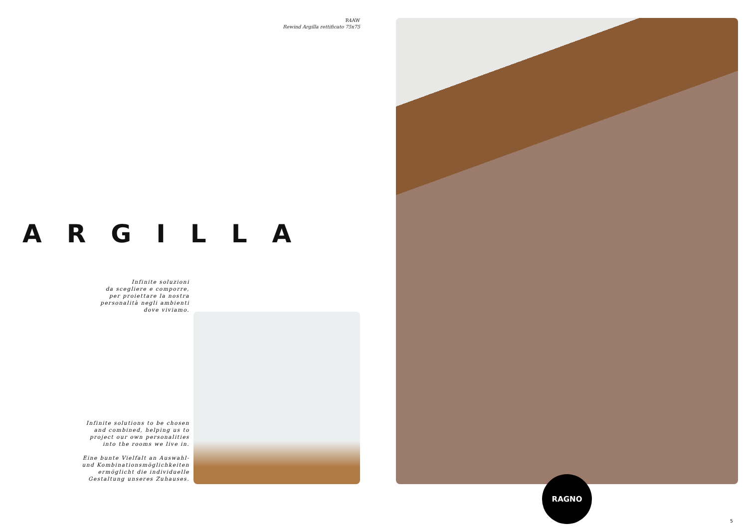R4AW
Rewind Argilla rettificato 75x75
ARGILLA
Infinite soluzioni
da scegliere e comporre,
per proiettare la nostra
personalità negli ambienti
dove viviamo.
Infinite solutions to be chosen
and combined, helping us to
project our own personalities
into the rooms we live in.
Eine bunte Vielfalt an Auswahl-
und Kombinationsmöglichkeiten
ermöglicht die individuelle
Gestaltung unseres Zuhauses.
RAGNO
5